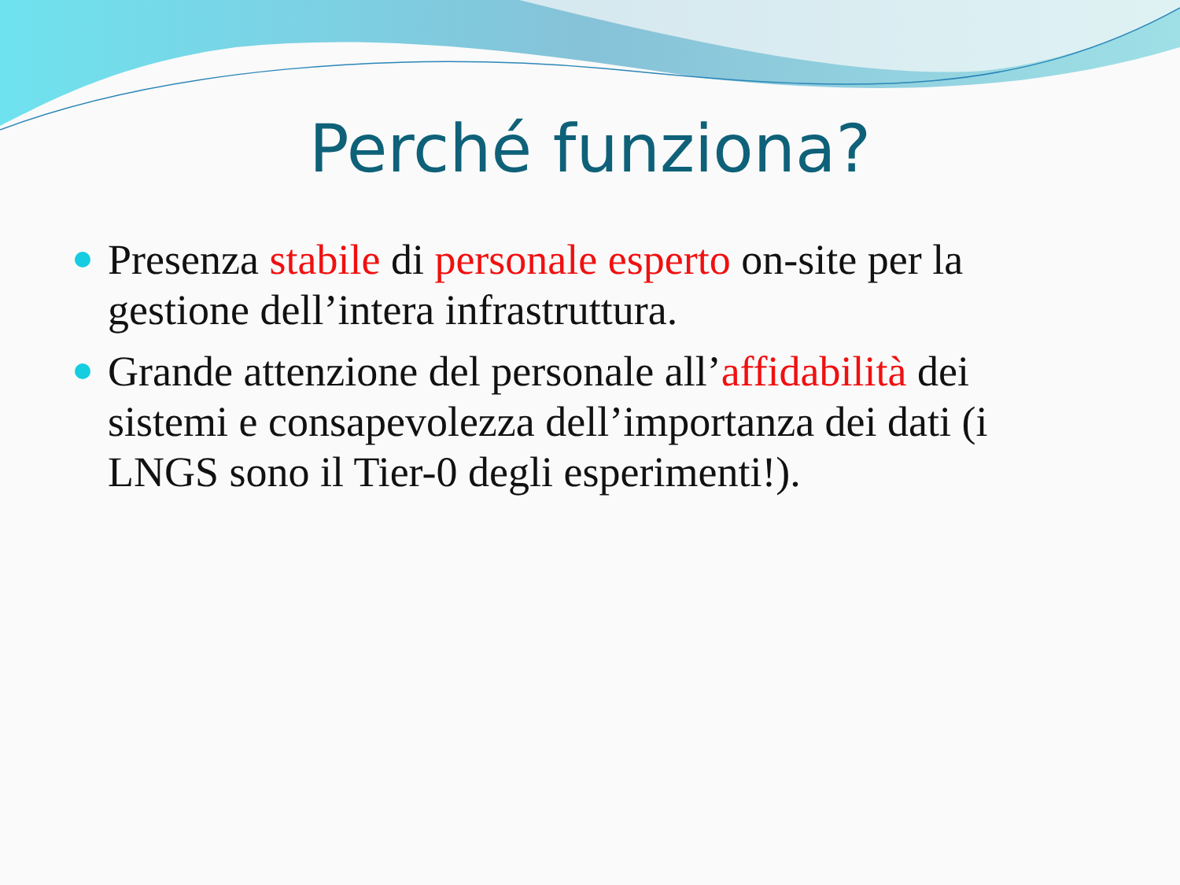Perché funziona?
Presenza stabile di personale esperto on-site per la gestione dell’intera infrastruttura.
Grande attenzione del personale all’affidabilità dei sistemi e consapevolezza dell’importanza dei dati (i LNGS sono il Tier-0 degli esperimenti!).